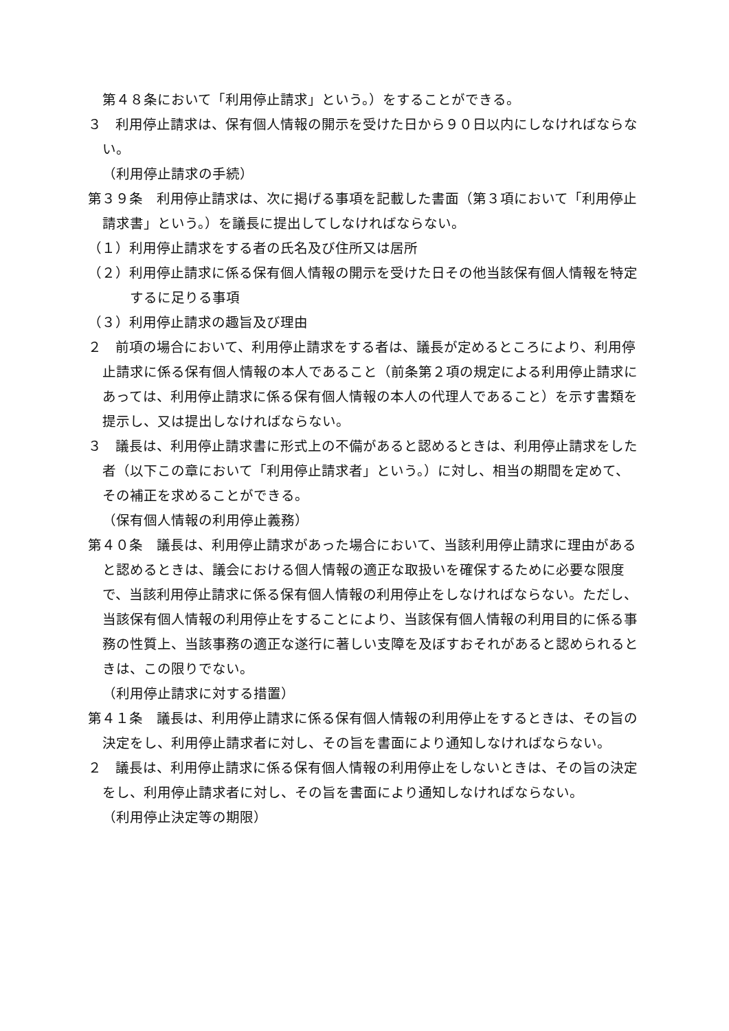第４８条において「利用停止請求」という。）をすることができる。
３　利用停止請求は、保有個人情報の開示を受けた日から９０日以内にしなければならない。
（利用停止請求の手続）
第３９条　利用停止請求は、次に掲げる事項を記載した書面（第３項において「利用停止請求書」という。）を議長に提出してしなければならない。
（１）利用停止請求をする者の氏名及び住所又は居所
（２）利用停止請求に係る保有個人情報の開示を受けた日その他当該保有個人情報を特定するに足りる事項
（３）利用停止請求の趣旨及び理由
２　前項の場合において、利用停止請求をする者は、議長が定めるところにより、利用停止請求に係る保有個人情報の本人であること（前条第２項の規定による利用停止請求にあっては、利用停止請求に係る保有個人情報の本人の代理人であること）を示す書類を提示し、又は提出しなければならない。
３　議長は、利用停止請求書に形式上の不備があると認めるときは、利用停止請求をした者（以下この章において「利用停止請求者」という。）に対し、相当の期間を定めて、その補正を求めることができる。
（保有個人情報の利用停止義務）
第４０条　議長は、利用停止請求があった場合において、当該利用停止請求に理由があると認めるときは、議会における個人情報の適正な取扱いを確保するために必要な限度で、当該利用停止請求に係る保有個人情報の利用停止をしなければならない。ただし、当該保有個人情報の利用停止をすることにより、当該保有個人情報の利用目的に係る事務の性質上、当該事務の適正な遂行に著しい支障を及ぼすおそれがあると認められるときは、この限りでない。
（利用停止請求に対する措置）
第４１条　議長は、利用停止請求に係る保有個人情報の利用停止をするときは、その旨の決定をし、利用停止請求者に対し、その旨を書面により通知しなければならない。
２　議長は、利用停止請求に係る保有個人情報の利用停止をしないときは、その旨の決定をし、利用停止請求者に対し、その旨を書面により通知しなければならない。
（利用停止決定等の期限）